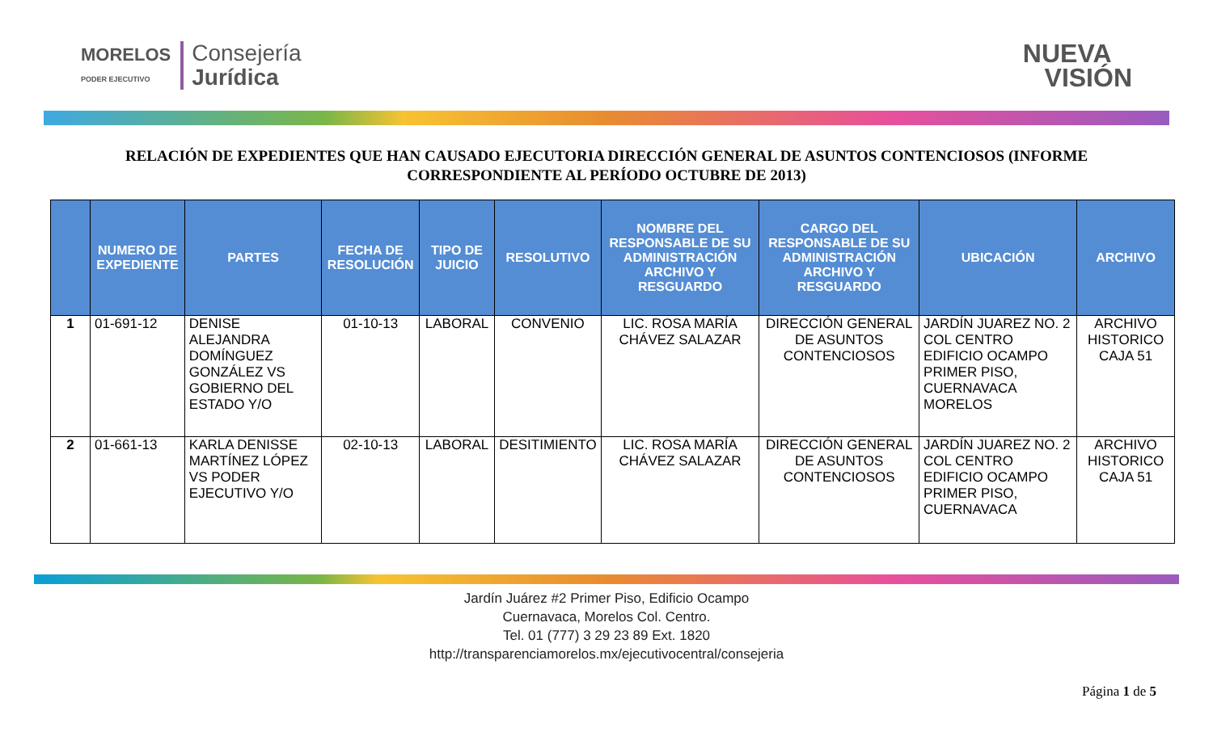MORELOS
PODER EJECUTIVO
Consejería
Jurídica
NUEVA
VISIÓN
RELACIÓN DE EXPEDIENTES QUE HAN CAUSADO EJECUTORIA DIRECCIÓN GENERAL DE ASUNTOS CONTENCIOSOS (INFORME CORRESPONDIENTE AL PERÍODO OCTUBRE DE 2013)
| | NUMERO DE EXPEDIENTE | PARTES | FECHA DE RESOLUCIÓN | TIPO DE JUICIO | RESOLUTIVO | NOMBRE DEL RESPONSABLE DE SU ADMINISTRACIÓN ARCHIVO Y RESGUARDO | CARGO DEL RESPONSABLE DE SU ADMINISTRACIÓN ARCHIVO Y RESGUARDO | UBICACIÓN | ARCHIVO |
| --- | --- | --- | --- | --- | --- | --- | --- | --- | --- |
| 1 | 01-691-12 | DENISE ALEJANDRA DOMÍNGUEZ GONZÁLEZ VS GOBIERNO DEL ESTADO Y/O | 01-10-13 | LABORAL | CONVENIO | LIC. ROSA MARÍA CHÁVEZ SALAZAR | DIRECCIÓN GENERAL DE ASUNTOS CONTENCIOSOS | JARDÍN JUAREZ NO. 2 COL CENTRO EDIFICIO OCAMPO PRIMER PISO, CUERNAVACA MORELOS | ARCHIVO HISTORICO CAJA 51 |
| 2 | 01-661-13 | KARLA DENISSE MARTÍNEZ LÓPEZ VS PODER EJECUTIVO Y/O | 02-10-13 | LABORAL | DESITIMIENTO | LIC. ROSA MARÍA CHÁVEZ SALAZAR | DIRECCIÓN GENERAL DE ASUNTOS CONTENCIOSOS | JARDÍN JUAREZ NO. 2 COL CENTRO EDIFICIO OCAMPO PRIMER PISO, CUERNAVACA | ARCHIVO HISTORICO CAJA 51 |
Jardín Juárez #2 Primer Piso, Edificio Ocampo
Cuernavaca, Morelos Col. Centro.
Tel. 01 (777) 3 29 23 89 Ext. 1820
http://transparenciamorelos.mx/ejecutivocentral/consejeria
Página 1 de 5